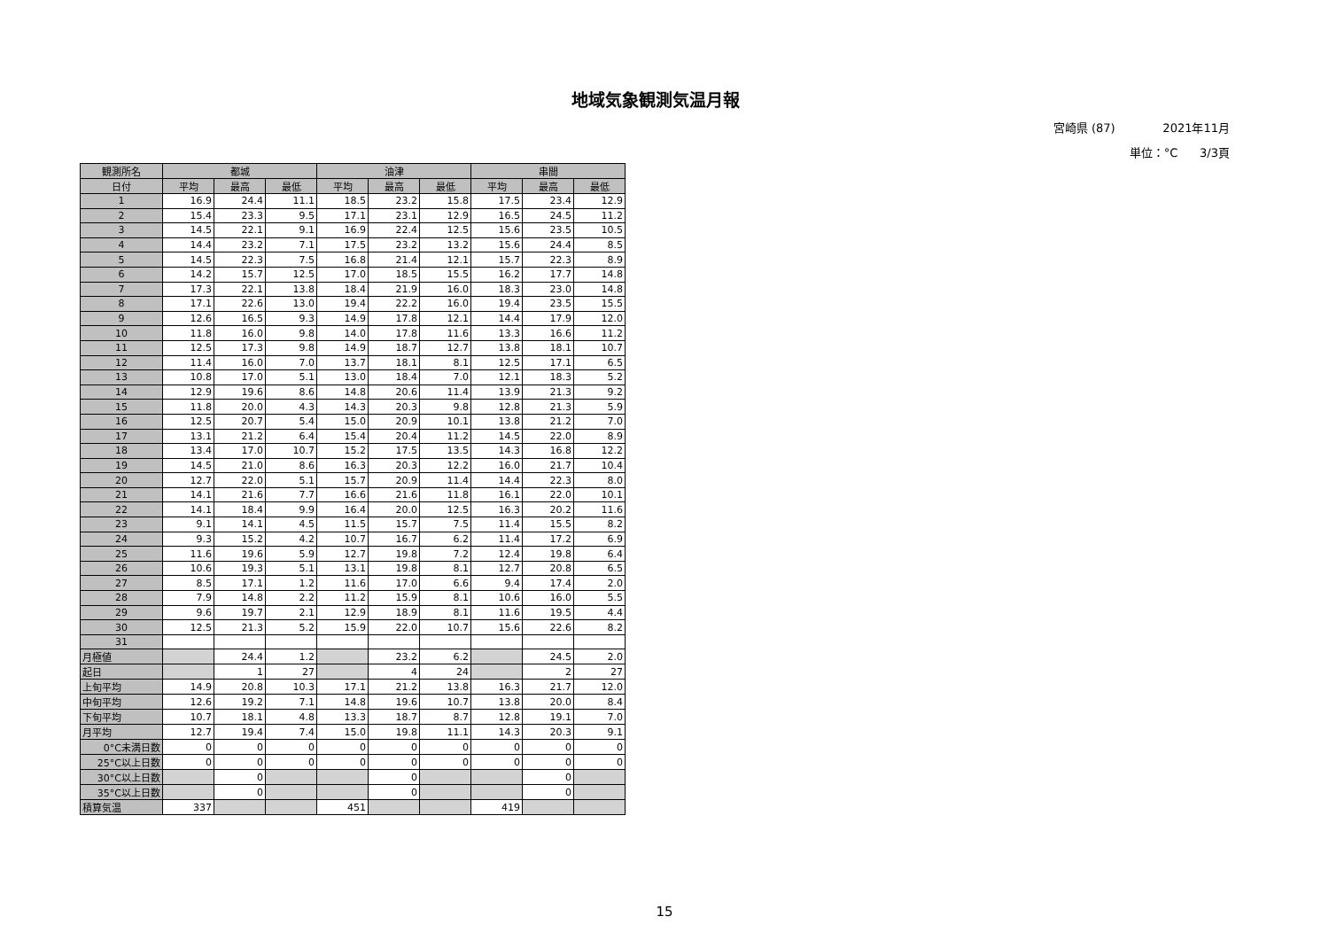地域気象観測気温月報
宮崎県 (87) 2021年11月
単位：°C 3/3頁
| 観測所名 | 都城 | | | 油津 | | | 串間 | | |
| --- | --- | --- | --- | --- | --- | --- | --- | --- | --- |
| 日付 | 平均 | 最高 | 最低 | 平均 | 最高 | 最低 | 平均 | 最高 | 最低 |
| 1 | 16.9 | 24.4 | 11.1 | 18.5 | 23.2 | 15.8 | 17.5 | 23.4 | 12.9 |
| 2 | 15.4 | 23.3 | 9.5 | 17.1 | 23.1 | 12.9 | 16.5 | 24.5 | 11.2 |
| 3 | 14.5 | 22.1 | 9.1 | 16.9 | 22.4 | 12.5 | 15.6 | 23.5 | 10.5 |
| 4 | 14.4 | 23.2 | 7.1 | 17.5 | 23.2 | 13.2 | 15.6 | 24.4 | 8.5 |
| 5 | 14.5 | 22.3 | 7.5 | 16.8 | 21.4 | 12.1 | 15.7 | 22.3 | 8.9 |
| 6 | 14.2 | 15.7 | 12.5 | 17.0 | 18.5 | 15.5 | 16.2 | 17.7 | 14.8 |
| 7 | 17.3 | 22.1 | 13.8 | 18.4 | 21.9 | 16.0 | 18.3 | 23.0 | 14.8 |
| 8 | 17.1 | 22.6 | 13.0 | 19.4 | 22.2 | 16.0 | 19.4 | 23.5 | 15.5 |
| 9 | 12.6 | 16.5 | 9.3 | 14.9 | 17.8 | 12.1 | 14.4 | 17.9 | 12.0 |
| 10 | 11.8 | 16.0 | 9.8 | 14.0 | 17.8 | 11.6 | 13.3 | 16.6 | 11.2 |
| 11 | 12.5 | 17.3 | 9.8 | 14.9 | 18.7 | 12.7 | 13.8 | 18.1 | 10.7 |
| 12 | 11.4 | 16.0 | 7.0 | 13.7 | 18.1 | 8.1 | 12.5 | 17.1 | 6.5 |
| 13 | 10.8 | 17.0 | 5.1 | 13.0 | 18.4 | 7.0 | 12.1 | 18.3 | 5.2 |
| 14 | 12.9 | 19.6 | 8.6 | 14.8 | 20.6 | 11.4 | 13.9 | 21.3 | 9.2 |
| 15 | 11.8 | 20.0 | 4.3 | 14.3 | 20.3 | 9.8 | 12.8 | 21.3 | 5.9 |
| 16 | 12.5 | 20.7 | 5.4 | 15.0 | 20.9 | 10.1 | 13.8 | 21.2 | 7.0 |
| 17 | 13.1 | 21.2 | 6.4 | 15.4 | 20.4 | 11.2 | 14.5 | 22.0 | 8.9 |
| 18 | 13.4 | 17.0 | 10.7 | 15.2 | 17.5 | 13.5 | 14.3 | 16.8 | 12.2 |
| 19 | 14.5 | 21.0 | 8.6 | 16.3 | 20.3 | 12.2 | 16.0 | 21.7 | 10.4 |
| 20 | 12.7 | 22.0 | 5.1 | 15.7 | 20.9 | 11.4 | 14.4 | 22.3 | 8.0 |
| 21 | 14.1 | 21.6 | 7.7 | 16.6 | 21.6 | 11.8 | 16.1 | 22.0 | 10.1 |
| 22 | 14.1 | 18.4 | 9.9 | 16.4 | 20.0 | 12.5 | 16.3 | 20.2 | 11.6 |
| 23 | 9.1 | 14.1 | 4.5 | 11.5 | 15.7 | 7.5 | 11.4 | 15.5 | 8.2 |
| 24 | 9.3 | 15.2 | 4.2 | 10.7 | 16.7 | 6.2 | 11.4 | 17.2 | 6.9 |
| 25 | 11.6 | 19.6 | 5.9 | 12.7 | 19.8 | 7.2 | 12.4 | 19.8 | 6.4 |
| 26 | 10.6 | 19.3 | 5.1 | 13.1 | 19.8 | 8.1 | 12.7 | 20.8 | 6.5 |
| 27 | 8.5 | 17.1 | 1.2 | 11.6 | 17.0 | 6.6 | 9.4 | 17.4 | 2.0 |
| 28 | 7.9 | 14.8 | 2.2 | 11.2 | 15.9 | 8.1 | 10.6 | 16.0 | 5.5 |
| 29 | 9.6 | 19.7 | 2.1 | 12.9 | 18.9 | 8.1 | 11.6 | 19.5 | 4.4 |
| 30 | 12.5 | 21.3 | 5.2 | 15.9 | 22.0 | 10.7 | 15.6 | 22.6 | 8.2 |
| 31 | | | | | | | | | |
| 月極値 | | 24.4 | 1.2 | | 23.2 | 6.2 | | 24.5 | 2.0 |
| 起日 | | 1 | 27 | | 4 | 24 | | 2 | 27 |
| 上旬平均 | 14.9 | 20.8 | 10.3 | 17.1 | 21.2 | 13.8 | 16.3 | 21.7 | 12.0 |
| 中旬平均 | 12.6 | 19.2 | 7.1 | 14.8 | 19.6 | 10.7 | 13.8 | 20.0 | 8.4 |
| 下旬平均 | 10.7 | 18.1 | 4.8 | 13.3 | 18.7 | 8.7 | 12.8 | 19.1 | 7.0 |
| 月平均 | 12.7 | 19.4 | 7.4 | 15.0 | 19.8 | 11.1 | 14.3 | 20.3 | 9.1 |
| 0°C未満日数 | 0 | 0 | 0 | 0 | 0 | 0 | 0 | 0 | 0 |
| 25°C以上日数 | 0 | 0 | 0 | 0 | 0 | 0 | 0 | 0 | 0 |
| 30°C以上日数 | | 0 | | | 0 | | | 0 | |
| 35°C以上日数 | | 0 | | | 0 | | | 0 | |
| 積算気温 | 337 | | | 451 | | | 419 | | |
15